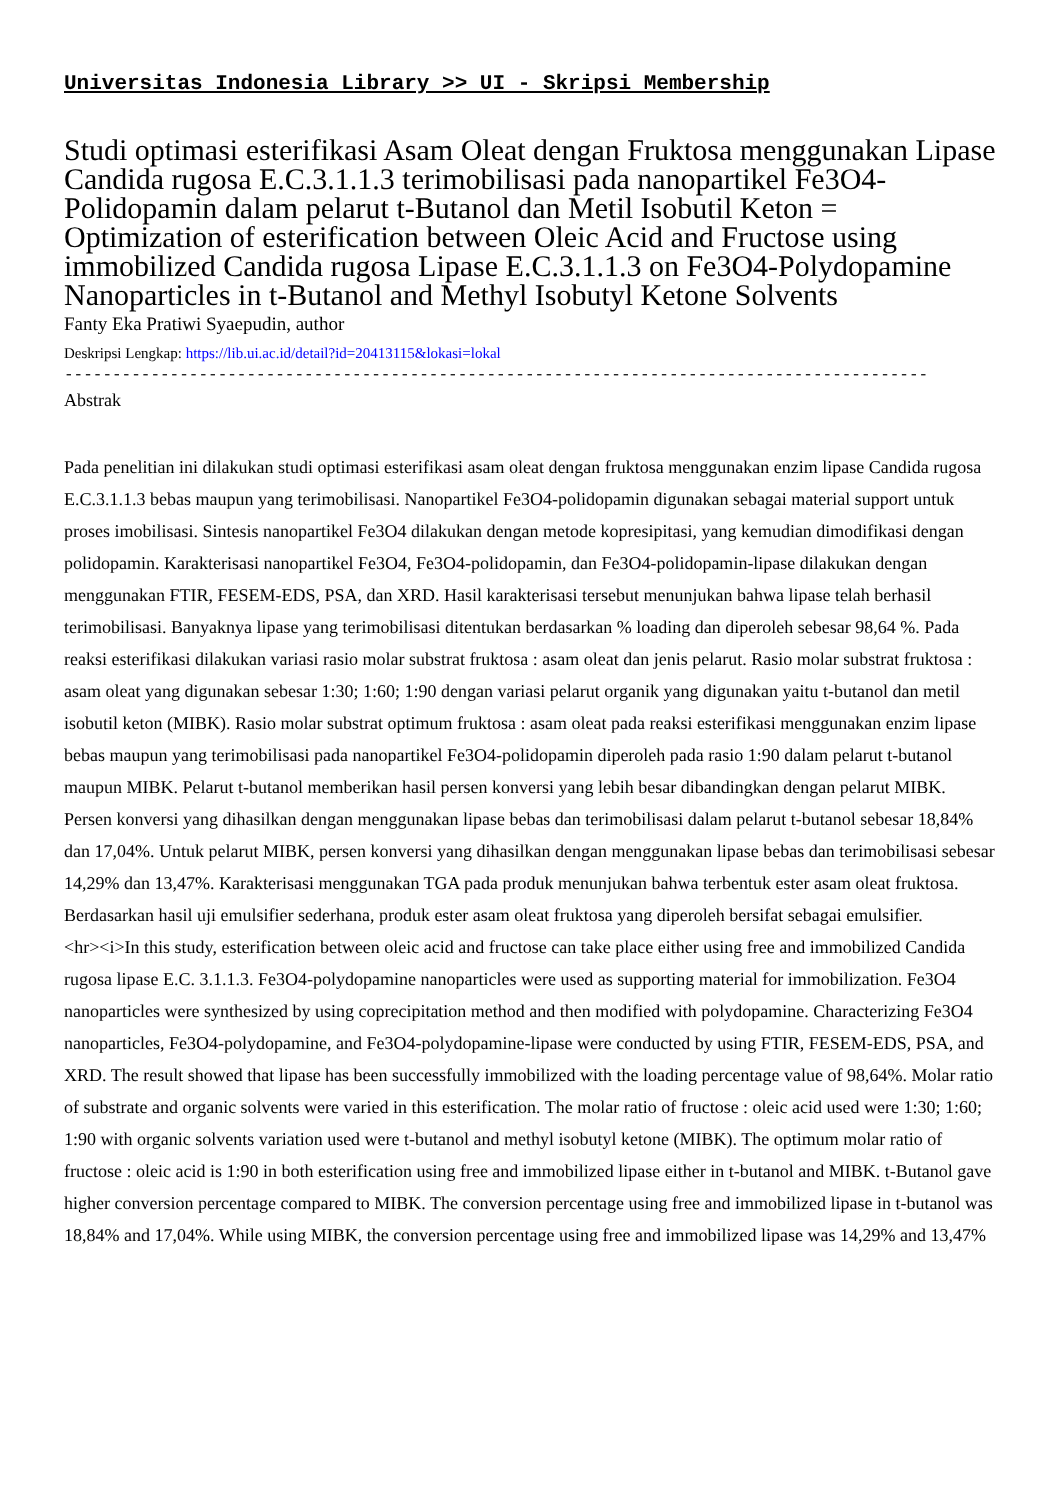Universitas Indonesia Library >> UI - Skripsi Membership
Studi optimasi esterifikasi Asam Oleat dengan Fruktosa menggunakan Lipase Candida rugosa E.C.3.1.1.3 terimobilisasi pada nanopartikel Fe3O4-Polidopamin dalam pelarut t-Butanol dan Metil Isobutil Keton = Optimization of esterification between Oleic Acid and Fructose using immobilized Candida rugosa Lipase E.C.3.1.1.3 on Fe3O4-Polydopamine Nanoparticles in t-Butanol and Methyl Isobutyl Ketone Solvents
Fanty Eka Pratiwi Syaepudin, author
Deskripsi Lengkap: https://lib.ui.ac.id/detail?id=20413115&lokasi=lokal
------------------------------------------------------------------------------------------
Abstrak
Pada penelitian ini dilakukan studi optimasi esterifikasi asam oleat dengan fruktosa menggunakan enzim lipase Candida rugosa E.C.3.1.1.3 bebas maupun yang terimobilisasi. Nanopartikel Fe3O4-polidopamin digunakan sebagai material support untuk proses imobilisasi. Sintesis nanopartikel Fe3O4 dilakukan dengan metode kopresipitasi, yang kemudian dimodifikasi dengan polidopamin. Karakterisasi nanopartikel Fe3O4, Fe3O4-polidopamin, dan Fe3O4-polidopamin-lipase dilakukan dengan menggunakan FTIR, FESEM-EDS, PSA, dan XRD. Hasil karakterisasi tersebut menunjukan bahwa lipase telah berhasil terimobilisasi. Banyaknya lipase yang terimobilisasi ditentukan berdasarkan % loading dan diperoleh sebesar 98,64 %. Pada reaksi esterifikasi dilakukan variasi rasio molar substrat fruktosa : asam oleat dan jenis pelarut. Rasio molar substrat fruktosa : asam oleat yang digunakan sebesar 1:30; 1:60; 1:90 dengan variasi pelarut organik yang digunakan yaitu t-butanol dan metil isobutil keton (MIBK). Rasio molar substrat optimum fruktosa : asam oleat pada reaksi esterifikasi menggunakan enzim lipase bebas maupun yang terimobilisasi pada nanopartikel Fe3O4-polidopamin diperoleh pada rasio 1:90 dalam pelarut t-butanol maupun MIBK. Pelarut t-butanol memberikan hasil persen konversi yang lebih besar dibandingkan dengan pelarut MIBK. Persen konversi yang dihasilkan dengan menggunakan lipase bebas dan terimobilisasi dalam pelarut t-butanol sebesar 18,84% dan 17,04%. Untuk pelarut MIBK, persen konversi yang dihasilkan dengan menggunakan lipase bebas dan terimobilisasi sebesar 14,29% dan 13,47%. Karakterisasi menggunakan TGA pada produk menunjukan bahwa terbentuk ester asam oleat fruktosa. Berdasarkan hasil uji emulsifier sederhana, produk ester asam oleat fruktosa yang diperoleh bersifat sebagai emulsifier.
<hr><i>In this study, esterification between oleic acid and fructose can take place either using free and immobilized Candida rugosa lipase E.C. 3.1.1.3. Fe3O4-polydopamine nanoparticles were used as supporting material for immobilization. Fe3O4 nanoparticles were synthesized by using coprecipitation method and then modified with polydopamine. Characterizing Fe3O4 nanoparticles, Fe3O4-polydopamine, and Fe3O4-polydopamine-lipase were conducted by using FTIR, FESEM-EDS, PSA, and XRD. The result showed that lipase has been successfully immobilized with the loading percentage value of 98,64%. Molar ratio of substrate and organic solvents were varied in this esterification. The molar ratio of fructose : oleic acid used were 1:30; 1:60; 1:90 with organic solvents variation used were t-butanol and methyl isobutyl ketone (MIBK). The optimum molar ratio of fructose : oleic acid is 1:90 in both esterification using free and immobilized lipase either in t-butanol and MIBK. t-Butanol gave higher conversion percentage compared to MIBK. The conversion percentage using free and immobilized lipase in t-butanol was 18,84% and 17,04%. While using MIBK, the conversion percentage using free and immobilized lipase was 14,29% and 13,47%